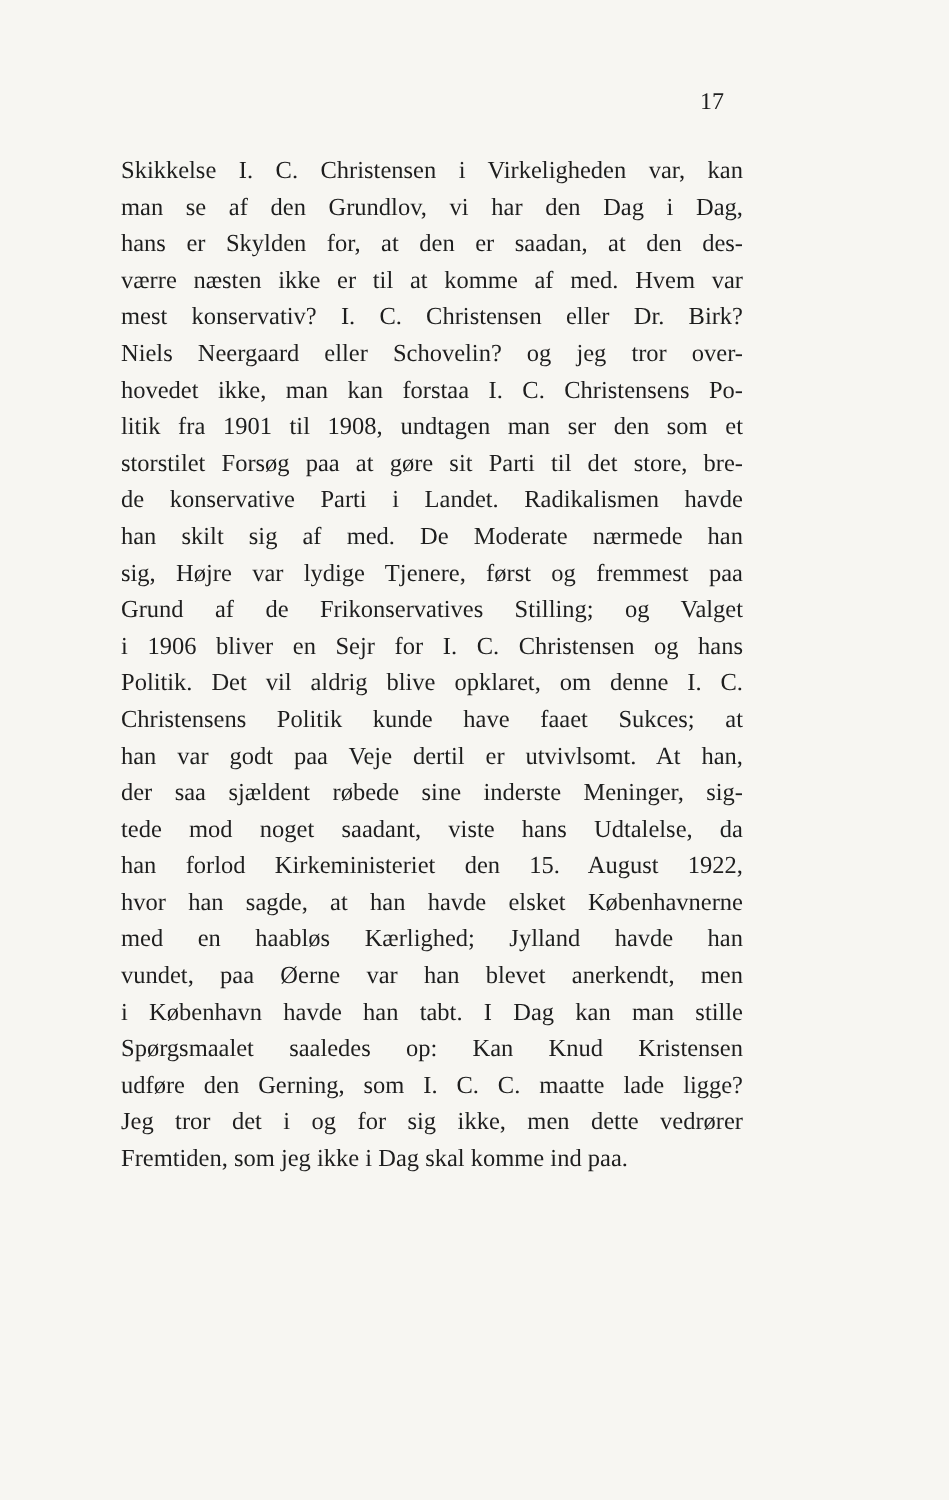17
Skikkelse I. C. Christensen i Virkeligheden var, kan
man se af den Grundlov, vi har den Dag i Dag,
hans er Skylden for, at den er saadan, at den des-
værre næsten ikke er til at komme af med. Hvem var
mest konservativ? I. C. Christensen eller Dr. Birk?
Niels Neergaard eller Schovelin? og jeg tror over-
hovedet ikke, man kan forstaa I. C. Christensens Po-
litik fra 1901 til 1908, undtagen man ser den som et
storstilet Forsøg paa at gøre sit Parti til det store, bre-
de konservative Parti i Landet. Radikalismen havde
han skilt sig af med. De Moderate nærmede han
sig, Højre var lydige Tjenere, først og fremmest paa
Grund af de Frikonservatives Stilling; og Valget
i 1906 bliver en Sejr for I. C. Christensen og hans
Politik. Det vil aldrig blive opklaret, om denne I. C.
Christensens Politik kunde have faaet Sukces; at
han var godt paa Veje dertil er utvivlsomt. At han,
der saa sjældent røbede sine inderste Meninger, sig-
tede mod noget saadant, viste hans Udtalelse, da
han forlod Kirkeministeriet den 15. August 1922,
hvor han sagde, at han havde elsket Københavnerne
med en haabløs Kærlighed; Jylland havde han
vundet, paa Øerne var han blevet anerkendt, men
i København havde han tabt. I Dag kan man stille
Spørgsmaalet saaledes op: Kan Knud Kristensen
udføre den Gerning, som I. C. C. maatte lade ligge?
Jeg tror det i og for sig ikke, men dette vedrører
Fremtiden, som jeg ikke i Dag skal komme ind paa.